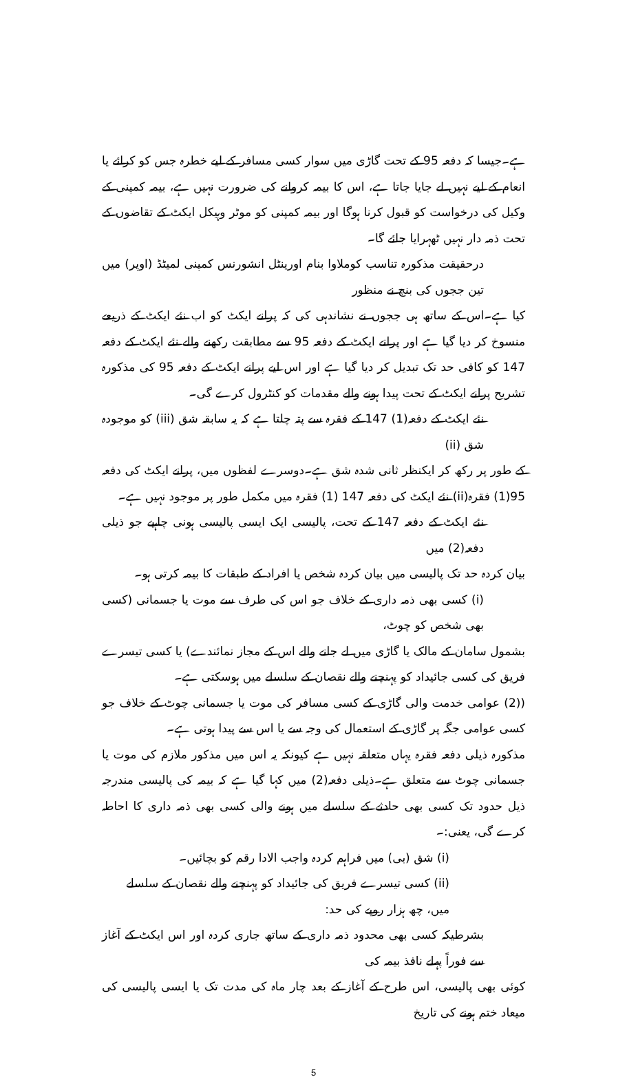ہے۔جیسا کہ دفعہ 95 کے تحت گاڑی میں سوار کسی مسافر کے لیے خطرہ جس کو کرائے یا انعام کے لیے نہیں لے جایا جاتا ہے، اس کا بیمہ کروانے کی ضرورت نہیں ہے، بیمہ کمپنی کے وکیل کی درخواست کو قبول کرنا ہوگا اور بیمہ کمپنی کو موٹر وہیکل ایکٹ کے تقاضوں کے تحت ذمہ دار نہیں ٹھہرایا جائے گا۔
درحقیقت مذکورہ تناسب کوملاوا بنام اورینٹل انشورنس کمپنی لمیٹڈ (اوپر) میں تین ججوں کی بنچ نے منظور
کیا ہے۔اس کے ساتھ ہی ججوں نے نشاندہی کی کہ پرانے ایکٹ کو اب نئے ایکٹ کے ذریعے منسوخ کر دیا گیا ہے اور پرانے ایکٹ کے دفعہ 95 سے مطابقت رکھنے والے نئے ایکٹ کے دفعہ 147 کو کافی حد تک تبدیل کر دیا گیا ہے اور اس لیے پرانے ایکٹ کے دفعہ 95 کی مذکورہ تشریح پرانے ایکٹ کے تحت پیدا ہونے والے مقدمات کو کنٹرول کرے گی۔
نئے ایکٹ کے دفعہ(1) 147 کے فقرہ سے پتہ چلتا ہے کہ یہ سابقہ شق (iii) کو موجودہ شق (ii)
کے طور پر رکھ کر ایکنظر ثانی شدہ شق ہے۔دوسرے لفظوں میں، پرانے ایکٹ کی دفعہ 95(1) فقرہ(ii) نئے ایکٹ کی دفعہ 147 (1) فقرہ میں مکمل طور پر موجود نہیں ہے۔
نئے ایکٹ کے دفعہ 147 کے تحت، پالیسی ایک ایسی پالیسی ہونی چاہیے جو ذیلی دفعہ(2) میں
بیان کردہ حد تک پالیسی میں بیان کردہ شخص یا افراد کے طبقات کا بیمہ کرتی ہو۔
(i) کسی بھی ذمہ داری کے خلاف جو اس کی طرف سے موت یا جسمانی (کسی بھی شخص کو چوٹ،
بشمول سامان کے مالک یا گاڑی میں لے جانے والے اس کے مجاز نمائندے) یا کسی تیسرے فریق کی کسی جائیداد کو پہنچنے والے نقصان کے سلسلے میں ہوسکتی ہے۔
((2) عوامی خدمت والی گاڑی کے کسی مسافر کی موت یا جسمانی چوٹ کے خلاف جو کسی عوامی جگہ پر گاڑی کے استعمال کی وجہ سے یا اس سے پیدا ہوتی ہے۔
مذکورہ ذیلی دفعہ فقرہ یہاں متعلقہ نہیں ہے کیونکہ یہ اس میں مذکور ملازم کی موت یا جسمانی چوٹ سے متعلق ہے۔ذیلی دفعہ(2) میں کہا گیا ہے کہ بیمہ کی پالیسی مندرجہ ذیل حدود تک کسی بھی حادثے کے سلسلے میں ہونے والی کسی بھی ذمہ داری کا احاطہ کرے گی، یعنی:۔
(i) شق (بی) میں فراہم کردہ واجب الادا رقم کو بچائیں۔
(ii) کسی تیسرے فریق کی جائیداد کو پہنچنے والے نقصان کے سلسلے میں، چھ ہزار روپے کی حد:
بشرطیکہ کسی بھی محدود ذمہ داری کے ساتھ جاری کردہ اور اس ایکٹ کے آغاز سے فوراً پہلے نافذ بیمہ کی
کوئی بھی پالیسی، اس طرح کے آغاز کے بعد چار ماہ کی مدت تک یا ایسی پالیسی کی میعاد ختم ہونے کی تاریخ
5